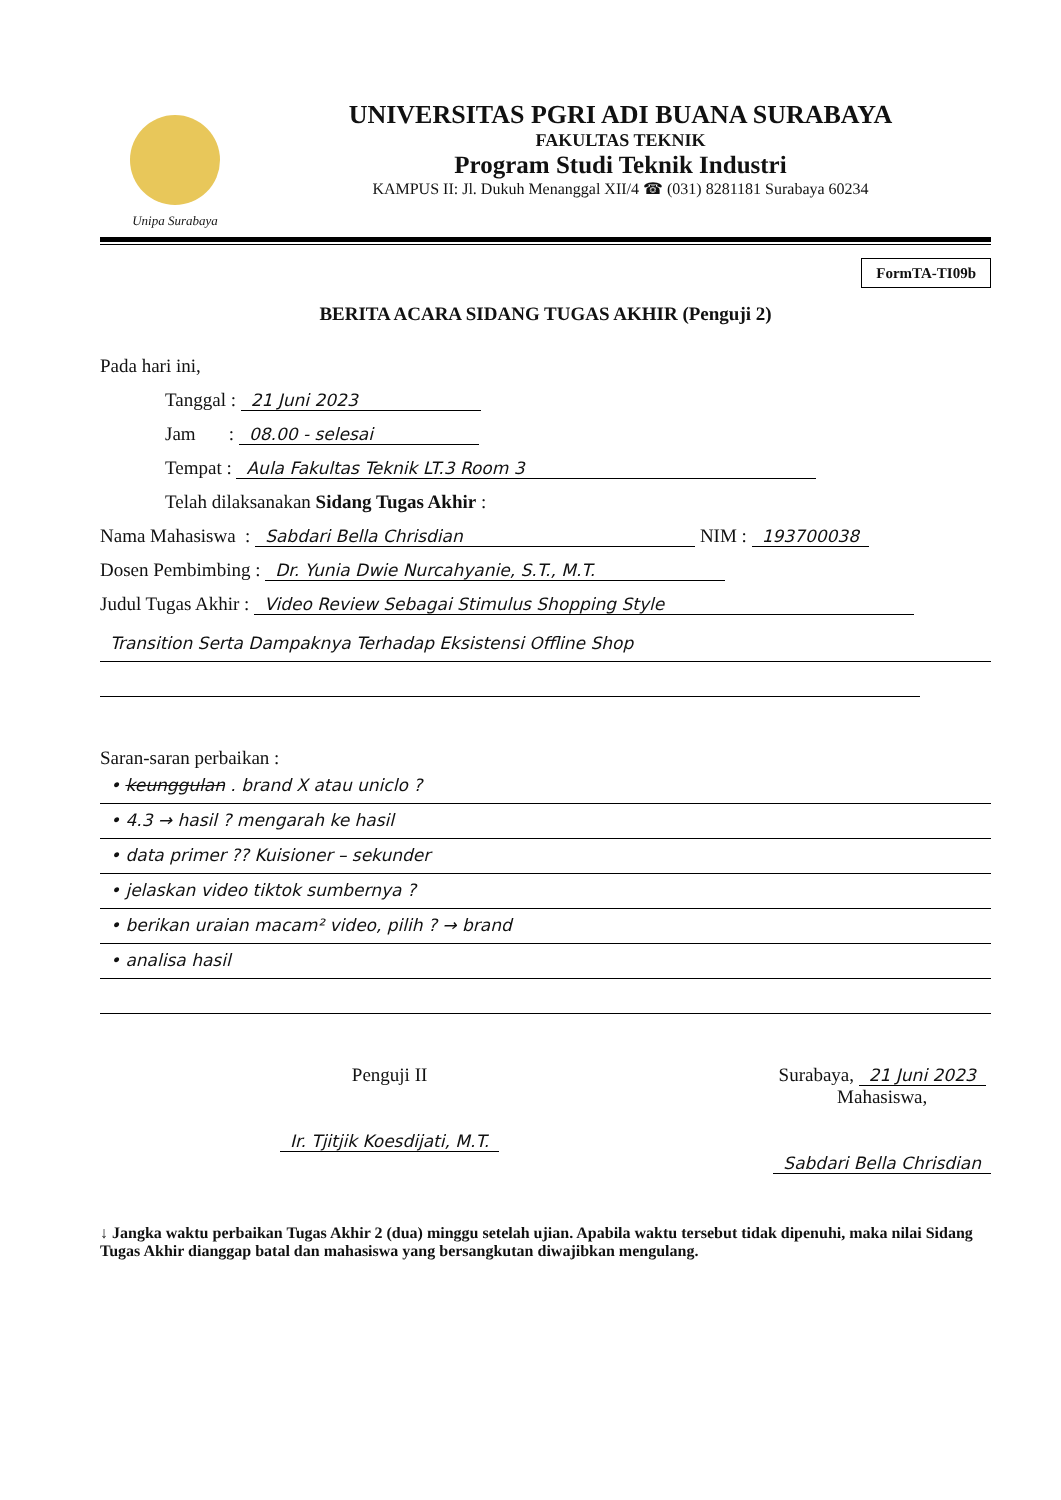Unipa Surabaya
UNIVERSITAS PGRI ADI BUANA SURABAYA
FAKULTAS TEKNIK
Program Studi Teknik Industri
KAMPUS II: Jl. Dukuh Menanggal XII/4 ☎ (031) 8281181 Surabaya 60234
FormTA-TI09b
BERITA ACARA SIDANG TUGAS AKHIR (Penguji 2)
Pada hari ini,
Tanggal : 21 Juni 2023
Jam : 08.00 - selesai
Tempat : Aula Fakultas Teknik LT.3 Room 3
Telah dilaksanakan Sidang Tugas Akhir :
Nama Mahasiswa : Sabdari Bella Chrisdian NIM : 193700038
Dosen Pembimbing : Dr. Yunia Dwie Nurcahyanie, S.T., M.T.
Judul Tugas Akhir : Video Review Sebagai Stimulus Shopping Style
Transition Serta Dampaknya Terhadap Eksistensi Offline Shop
Saran-saran perbaikan :
• keunggulan . brand X atau uniclo ?
• 4.3 → hasil ? mengarah ke hasil
• data primer ?? Kuisioner – sekunder
• jelaskan video tiktok sumbernya ?
• berikan uraian macam² video, pilih ? → brand
• analisa hasil
Penguji II
Ir. Tjitjik Koesdijati, M.T.
Surabaya, 21 Juni 2023
Mahasiswa,
Sabdari Bella Chrisdian
↓ Jangka waktu perbaikan Tugas Akhir 2 (dua) minggu setelah ujian. Apabila waktu tersebut tidak dipenuhi, maka nilai Sidang Tugas Akhir dianggap batal dan mahasiswa yang bersangkutan diwajibkan mengulang.